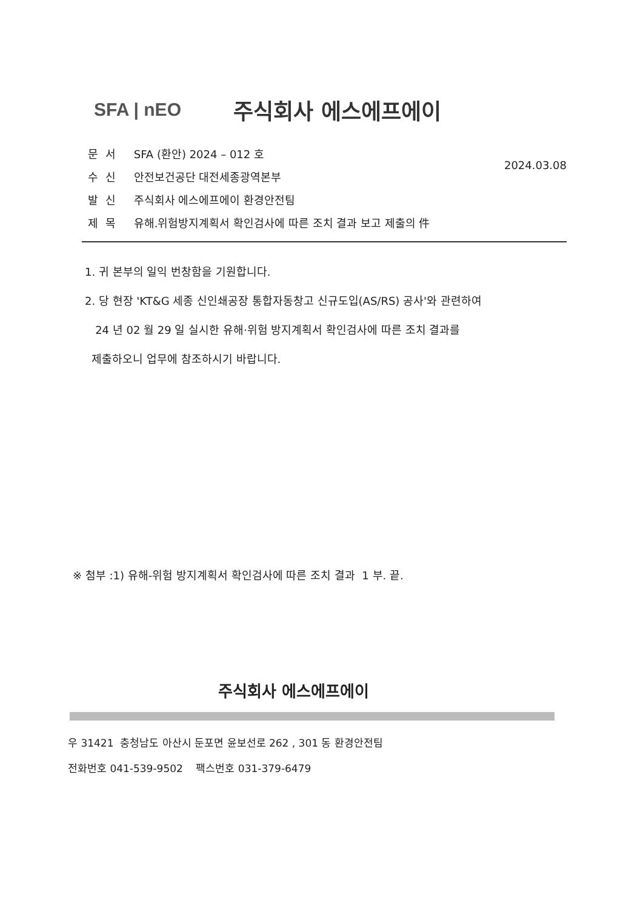SFA | nEO
주식회사 에스에프에이
2024.03.08
문서 SFA (환안) 2024 – 012 호
수신 안전보건공단 대전세종광역본부
발신 주식회사 에스에프에이 환경안전팀
제목 유해.위험방지계획서 확인검사에 따른 조치 결과 보고 제출의 件
1. 귀 본부의 일익 번창함을 기원합니다.
2. 당 현장 'KT&G 세종 신인쇄공장 통합자동창고 신규도입(AS/RS) 공사'와 관련하여
24 년 02 월 29 일 실시한 유해·위험 방지계획서 확인검사에 따른 조치 결과를
제출하오니 업무에 참조하시기 바랍니다.
※ 첨부 :1) 유해-위험 방지계획서 확인검사에 따른 조치 결과 1 부. 끝.
주식회사 에스에프에이
우 31421 충청남도 아산시 둔포면 윤보선로 262 , 301 동 환경안전팀
전화번호 041-539-9502 팩스번호 031-379-6479